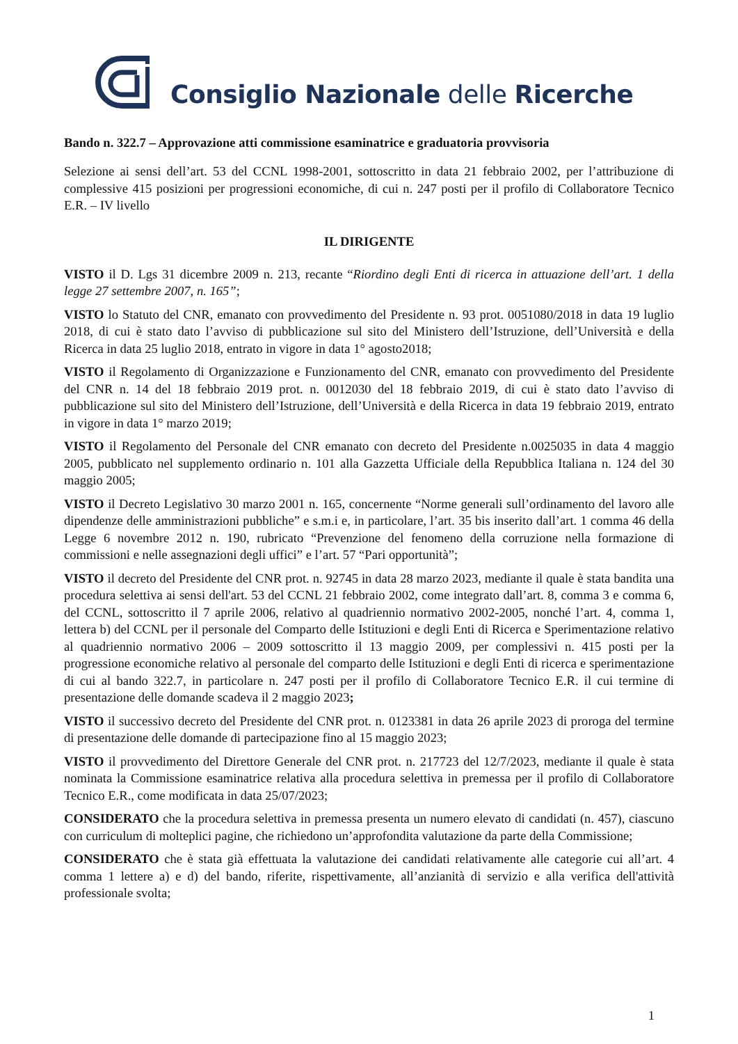Consiglio Nazionale delle Ricerche
Bando n. 322.7 – Approvazione atti commissione esaminatrice e graduatoria provvisoria
Selezione ai sensi dell’art. 53 del CCNL 1998-2001, sottoscritto in data 21 febbraio 2002, per l’attribuzione di complessive 415 posizioni per progressioni economiche, di cui n. 247 posti per il profilo di Collaboratore Tecnico E.R. – IV livello
IL DIRIGENTE
VISTO il D. Lgs 31 dicembre 2009 n. 213, recante “Riordino degli Enti di ricerca in attuazione dell’art. 1 della legge 27 settembre 2007, n. 165”;
VISTO lo Statuto del CNR, emanato con provvedimento del Presidente n. 93 prot. 0051080/2018 in data 19 luglio 2018, di cui è stato dato l’avviso di pubblicazione sul sito del Ministero dell’Istruzione, dell’Università e della Ricerca in data 25 luglio 2018, entrato in vigore in data 1° agosto2018;
VISTO il Regolamento di Organizzazione e Funzionamento del CNR, emanato con provvedimento del Presidente del CNR n. 14 del 18 febbraio 2019 prot. n. 0012030 del 18 febbraio 2019, di cui è stato dato l’avviso di pubblicazione sul sito del Ministero dell’Istruzione, dell’Università e della Ricerca in data 19 febbraio 2019, entrato in vigore in data 1° marzo 2019;
VISTO il Regolamento del Personale del CNR emanato con decreto del Presidente n.0025035 in data 4 maggio 2005, pubblicato nel supplemento ordinario n. 101 alla Gazzetta Ufficiale della Repubblica Italiana n. 124 del 30 maggio 2005;
VISTO il Decreto Legislativo 30 marzo 2001 n. 165, concernente “Norme generali sull’ordinamento del lavoro alle dipendenze delle amministrazioni pubbliche” e s.m.i e, in particolare, l’art. 35 bis inserito dall’art. 1 comma 46 della Legge 6 novembre 2012 n. 190, rubricato “Prevenzione del fenomeno della corruzione nella formazione di commissioni e nelle assegnazioni degli uffici” e l’art. 57 “Pari opportunità”;
VISTO il decreto del Presidente del CNR prot. n. 92745 in data 28 marzo 2023, mediante il quale è stata bandita una procedura selettiva ai sensi dell'art. 53 del CCNL 21 febbraio 2002, come integrato dall’art. 8, comma 3 e comma 6, del CCNL, sottoscritto il 7 aprile 2006, relativo al quadriennio normativo 2002-2005, nonché l’art. 4, comma 1, lettera b) del CCNL per il personale del Comparto delle Istituzioni e degli Enti di Ricerca e Sperimentazione relativo al quadriennio normativo 2006 – 2009 sottoscritto il 13 maggio 2009, per complessivi n. 415 posti per la progressione economiche relativo al personale del comparto delle Istituzioni e degli Enti di ricerca e sperimentazione di cui al bando 322.7, in particolare n. 247 posti per il profilo di Collaboratore Tecnico E.R. il cui termine di presentazione delle domande scadeva il 2 maggio 2023;
VISTO il successivo decreto del Presidente del CNR prot. n. 0123381 in data 26 aprile 2023 di proroga del termine di presentazione delle domande di partecipazione fino al 15 maggio 2023;
VISTO il provvedimento del Direttore Generale del CNR prot. n. 217723 del 12/7/2023, mediante il quale è stata nominata la Commissione esaminatrice relativa alla procedura selettiva in premessa per il profilo di Collaboratore Tecnico E.R., come modificata in data 25/07/2023;
CONSIDERATO che la procedura selettiva in premessa presenta un numero elevato di candidati (n. 457), ciascuno con curriculum di molteplici pagine, che richiedono un’approfondita valutazione da parte della Commissione;
CONSIDERATO che è stata già effettuata la valutazione dei candidati relativamente alle categorie cui all’art. 4 comma 1 lettere a) e d) del bando, riferite, rispettivamente, all’anzianità di servizio e alla verifica dell'attività professionale svolta;
1